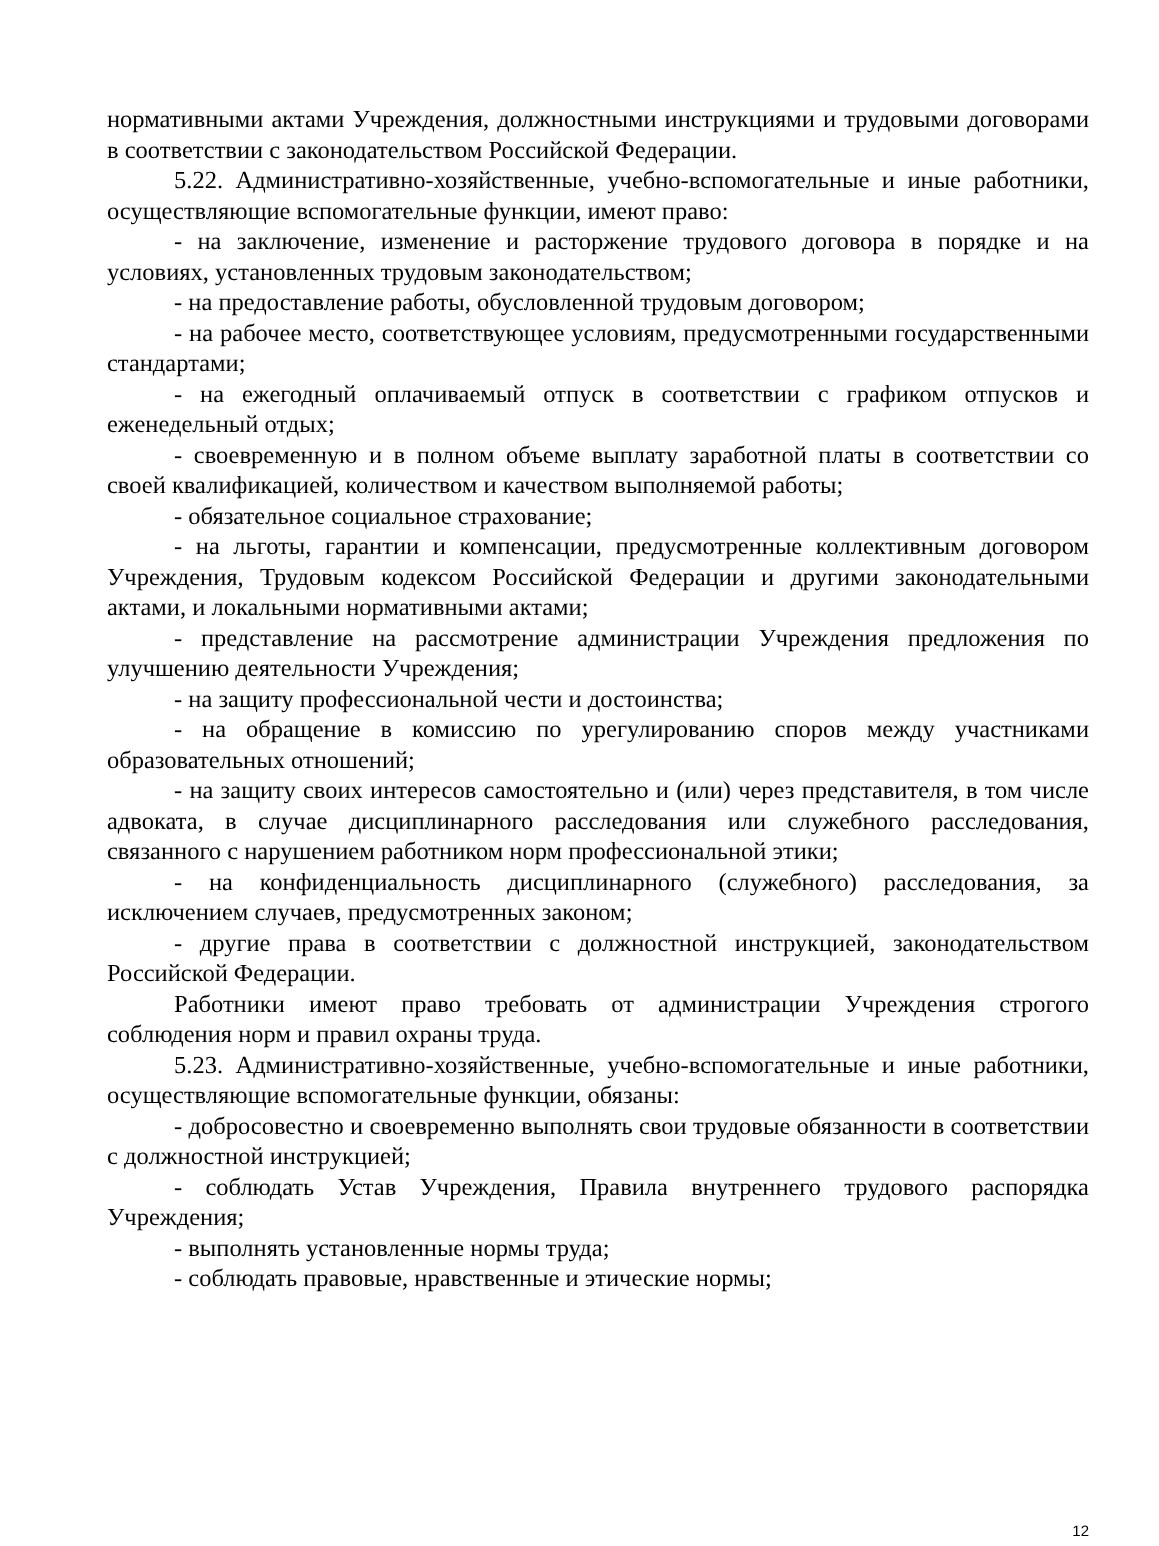нормативными актами Учреждения, должностными инструкциями и трудовыми договорами в соответствии с законодательством Российской Федерации.
5.22. Административно-хозяйственные, учебно-вспомогательные и иные работники, осуществляющие вспомогательные функции, имеют право:
- на заключение, изменение и расторжение трудового договора в порядке и на условиях, установленных трудовым законодательством;
- на предоставление работы, обусловленной трудовым договором;
- на рабочее место, соответствующее условиям, предусмотренными государственными стандартами;
- на ежегодный оплачиваемый отпуск в соответствии с графиком отпусков и еженедельный отдых;
- своевременную и в полном объеме выплату заработной платы в соответствии со своей квалификацией, количеством и качеством выполняемой работы;
- обязательное социальное страхование;
- на льготы, гарантии и компенсации, предусмотренные коллективным договором Учреждения, Трудовым кодексом Российской Федерации и другими законодательными актами, и локальными нормативными актами;
- представление на рассмотрение администрации Учреждения предложения по улучшению деятельности Учреждения;
- на защиту профессиональной чести и достоинства;
- на обращение в комиссию по урегулированию споров между участниками образовательных отношений;
- на защиту своих интересов самостоятельно и (или) через представителя, в том числе адвоката, в случае дисциплинарного расследования или служебного расследования, связанного с нарушением работником норм профессиональной этики;
- на конфиденциальность дисциплинарного (служебного) расследования, за исключением случаев, предусмотренных законом;
- другие права в соответствии с должностной инструкцией, законодательством Российской Федерации.
Работники имеют право требовать от администрации Учреждения строгого соблюдения норм и правил охраны труда.
5.23. Административно-хозяйственные, учебно-вспомогательные и иные работники, осуществляющие вспомогательные функции, обязаны:
- добросовестно и своевременно выполнять свои трудовые обязанности в соответствии с должностной инструкцией;
- соблюдать Устав Учреждения, Правила внутреннего трудового распорядка Учреждения;
- выполнять установленные нормы труда;
- соблюдать правовые, нравственные и этические нормы;
12